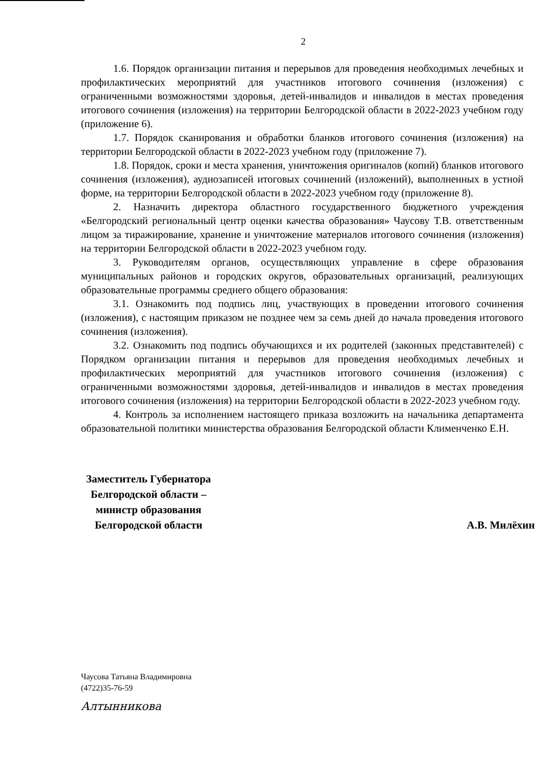2
1.6. Порядок организации питания и перерывов для проведения необходимых лечебных и профилактических мероприятий для участников итогового сочинения (изложения) с ограниченными возможностями здоровья, детей-инвалидов и инвалидов в местах проведения итогового сочинения (изложения) на территории Белгородской области в 2022-2023 учебном году (приложение 6).
1.7. Порядок сканирования и обработки бланков итогового сочинения (изложения) на территории Белгородской области в 2022-2023 учебном году (приложение 7).
1.8. Порядок, сроки и места хранения, уничтожения оригиналов (копий) бланков итогового сочинения (изложения), аудиозаписей итоговых сочинений (изложений), выполненных в устной форме, на территории Белгородской области в 2022-2023 учебном году (приложение 8).
2. Назначить директора областного государственного бюджетного учреждения «Белгородский региональный центр оценки качества образования» Чаусову Т.В. ответственным лицом за тиражирование, хранение и уничтожение материалов итогового сочинения (изложения) на территории Белгородской области в 2022-2023 учебном году.
3. Руководителям органов, осуществляющих управление в сфере образования муниципальных районов и городских округов, образовательных организаций, реализующих образовательные программы среднего общего образования:
3.1. Ознакомить под подпись лиц, участвующих в проведении итогового сочинения (изложения), с настоящим приказом не позднее чем за семь дней до начала проведения итогового сочинения (изложения).
3.2. Ознакомить под подпись обучающихся и их родителей (законных представителей) с Порядком организации питания и перерывов для проведения необходимых лечебных и профилактических мероприятий для участников итогового сочинения (изложения) с ограниченными возможностями здоровья, детей-инвалидов и инвалидов в местах проведения итогового сочинения (изложения) на территории Белгородской области в 2022-2023 учебном году.
4. Контроль за исполнением настоящего приказа возложить на начальника департамента образовательной политики министерства образования Белгородской области Клименченко Е.Н.
Заместитель Губернатора
Белгородской области –
министр образования
Белгородской области
А.В. Милёхин
Чаусова Татьяна Владимировна
(4722)35-76-59
Алтынникова